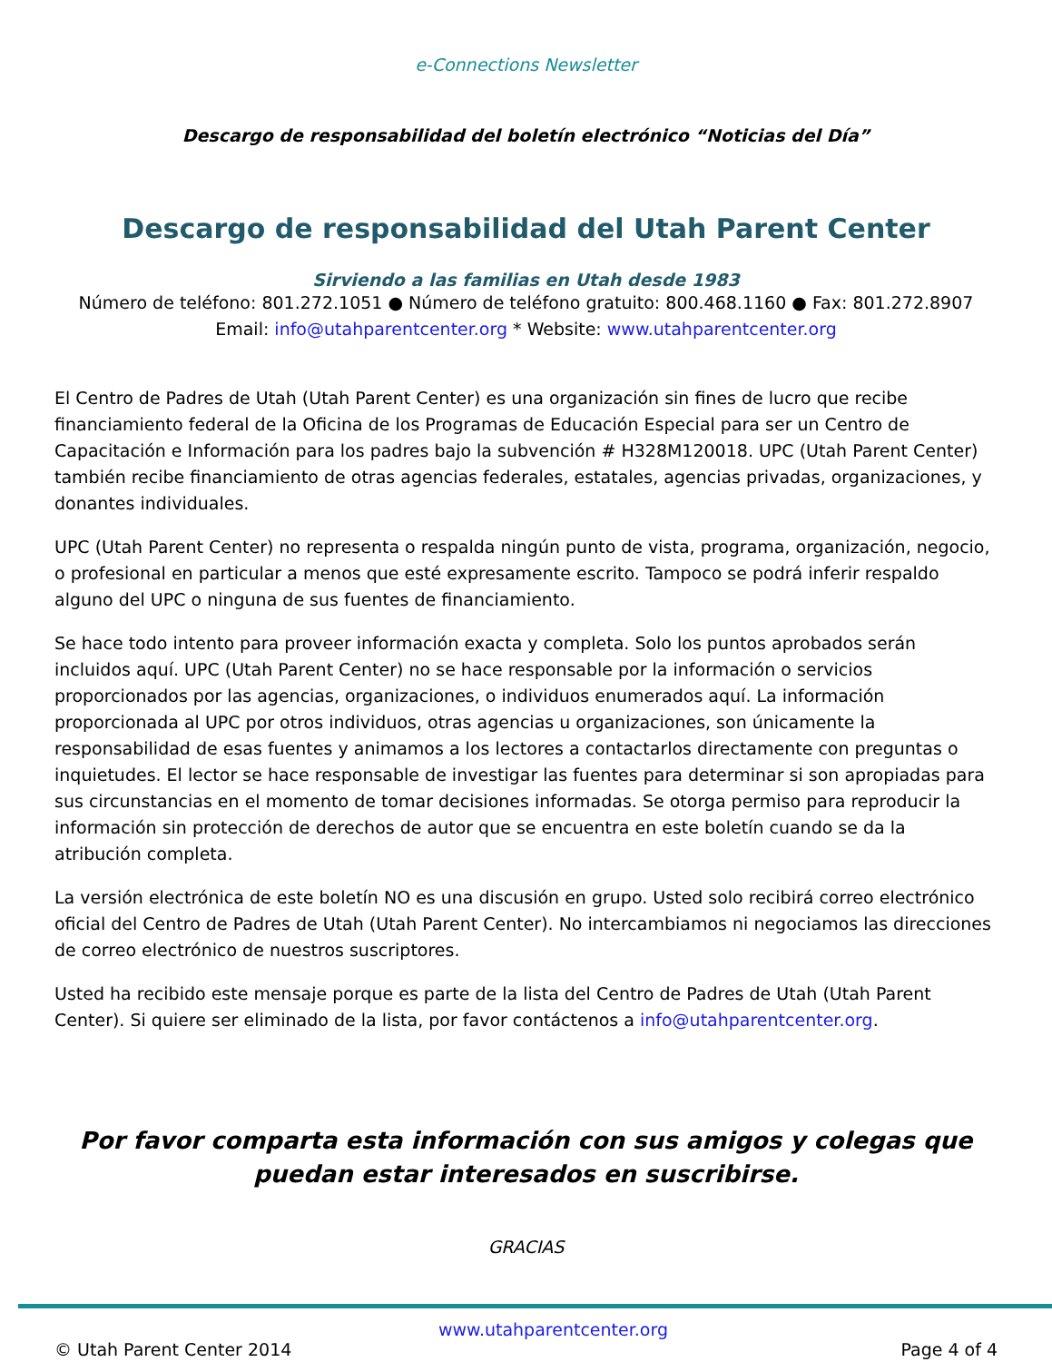e-Connections Newsletter
Descargo de responsabilidad del boletín electrónico “Noticias del Día”
Descargo de responsabilidad del Utah Parent Center
Sirviendo a las familias en Utah desde 1983
Número de teléfono: 801.272.1051 ● Número de teléfono gratuito: 800.468.1160 ● Fax: 801.272.8907
Email: info@utahparentcenter.org * Website: www.utahparentcenter.org
El Centro de Padres de Utah (Utah Parent Center) es una organización sin fines de lucro que recibe financiamiento federal de la Oficina de los Programas de Educación Especial para ser un Centro de Capacitación e Información para los padres bajo la subvención # H328M120018. UPC (Utah Parent Center) también recibe financiamiento de otras agencias federales, estatales, agencias privadas, organizaciones, y donantes individuales.
UPC (Utah Parent Center) no representa o respalda ningún punto de vista, programa, organización, negocio, o profesional en particular a menos que esté expresamente escrito. Tampoco se podrá inferir respaldo alguno del UPC o ninguna de sus fuentes de financiamiento.
Se hace todo intento para proveer información exacta y completa. Solo los puntos aprobados serán incluidos aquí. UPC (Utah Parent Center) no se hace responsable por la información o servicios proporcionados por las agencias, organizaciones, o individuos enumerados aquí. La información proporcionada al UPC por otros individuos, otras agencias u organizaciones, son únicamente la responsabilidad de esas fuentes y animamos a los lectores a contactarlos directamente con preguntas o inquietudes. El lector se hace responsable de investigar las fuentes para determinar si son apropiadas para sus circunstancias en el momento de tomar decisiones informadas. Se otorga permiso para reproducir la información sin protección de derechos de autor que se encuentra en este boletín cuando se da la atribución completa.
La versión electrónica de este boletín NO es una discusión en grupo. Usted solo recibirá correo electrónico oficial del Centro de Padres de Utah (Utah Parent Center). No intercambiamos ni negociamos las direcciones de correo electrónico de nuestros suscriptores.
Usted ha recibido este mensaje porque es parte de la lista del Centro de Padres de Utah (Utah Parent Center). Si quiere ser eliminado de la lista, por favor contáctenos a info@utahparentcenter.org.
Por favor comparta esta información con sus amigos y colegas que puedan estar interesados en suscribirse.
GRACIAS
www.utahparentcenter.org
© Utah Parent Center 2014 Page 4 of 4